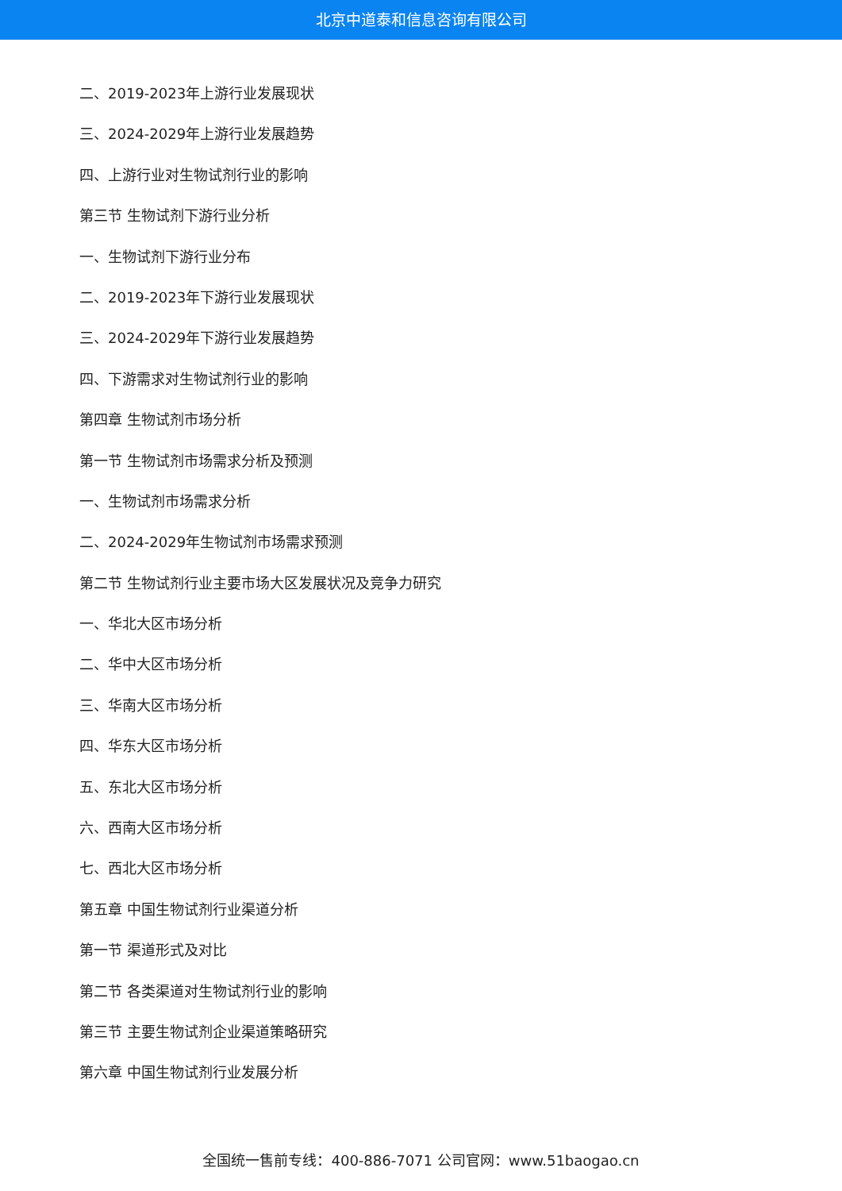北京中道泰和信息咨询有限公司
二、2019-2023年上游行业发展现状
三、2024-2029年上游行业发展趋势
四、上游行业对生物试剂行业的影响
第三节 生物试剂下游行业分析
一、生物试剂下游行业分布
二、2019-2023年下游行业发展现状
三、2024-2029年下游行业发展趋势
四、下游需求对生物试剂行业的影响
第四章 生物试剂市场分析
第一节 生物试剂市场需求分析及预测
一、生物试剂市场需求分析
二、2024-2029年生物试剂市场需求预测
第二节 生物试剂行业主要市场大区发展状况及竞争力研究
一、华北大区市场分析
二、华中大区市场分析
三、华南大区市场分析
四、华东大区市场分析
五、东北大区市场分析
六、西南大区市场分析
七、西北大区市场分析
第五章 中国生物试剂行业渠道分析
第一节 渠道形式及对比
第二节 各类渠道对生物试剂行业的影响
第三节 主要生物试剂企业渠道策略研究
第六章 中国生物试剂行业发展分析
全国统一售前专线：400-886-7071 公司官网：www.51baogao.cn